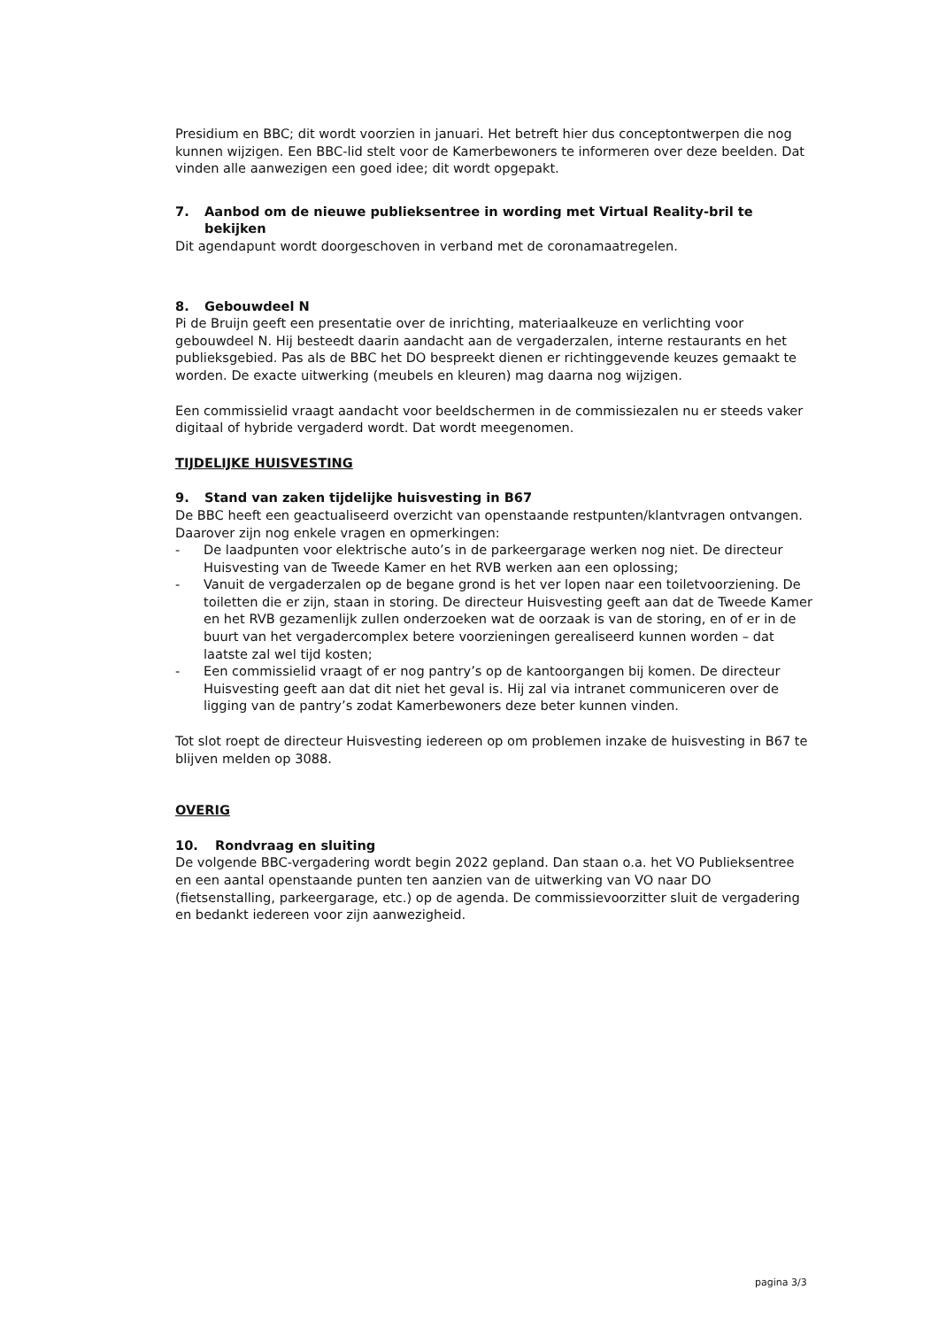Presidium en BBC; dit wordt voorzien in januari. Het betreft hier dus conceptontwerpen die nog kunnen wijzigen. Een BBC-lid stelt voor de Kamerbewoners te informeren over deze beelden. Dat vinden alle aanwezigen een goed idee; dit wordt opgepakt.
7. Aanbod om de nieuwe publieksentree in wording met Virtual Reality-bril te bekijken
Dit agendapunt wordt doorgeschoven in verband met de coronamaatregelen.
8. Gebouwdeel N
Pi de Bruijn geeft een presentatie over de inrichting, materiaalkeuze en verlichting voor gebouwdeel N. Hij besteedt daarin aandacht aan de vergaderzalen, interne restaurants en het publieksgebied. Pas als de BBC het DO bespreekt dienen er richtinggevende keuzes gemaakt te worden. De exacte uitwerking (meubels en kleuren) mag daarna nog wijzigen.
Een commissielid vraagt aandacht voor beeldschermen in de commissiezalen nu er steeds vaker digitaal of hybride vergaderd wordt. Dat wordt meegenomen.
TIJDELIJKE HUISVESTING
9. Stand van zaken tijdelijke huisvesting in B67
De BBC heeft een geactualiseerd overzicht van openstaande restpunten/klantvragen ontvangen. Daarover zijn nog enkele vragen en opmerkingen:
- De laadpunten voor elektrische auto’s in de parkeergarage werken nog niet. De directeur Huisvesting van de Tweede Kamer en het RVB werken aan een oplossing;
- Vanuit de vergaderzalen op de begane grond is het ver lopen naar een toiletvoorziening. De toiletten die er zijn, staan in storing. De directeur Huisvesting geeft aan dat de Tweede Kamer en het RVB gezamenlijk zullen onderzoeken wat de oorzaak is van de storing, en of er in de buurt van het vergadercomplex betere voorzieningen gerealiseerd kunnen worden – dat laatste zal wel tijd kosten;
- Een commissielid vraagt of er nog pantry’s op de kantoorgangen bij komen. De directeur Huisvesting geeft aan dat dit niet het geval is. Hij zal via intranet communiceren over de ligging van de pantry’s zodat Kamerbewoners deze beter kunnen vinden.
Tot slot roept de directeur Huisvesting iedereen op om problemen inzake de huisvesting in B67 te blijven melden op 3088.
OVERIG
10. Rondvraag en sluiting
De volgende BBC-vergadering wordt begin 2022 gepland. Dan staan o.a. het VO Publieksentree en een aantal openstaande punten ten aanzien van de uitwerking van VO naar DO (fietsenstalling, parkeergarage, etc.) op de agenda. De commissievoorzitter sluit de vergadering en bedankt iedereen voor zijn aanwezigheid.
pagina 3/3